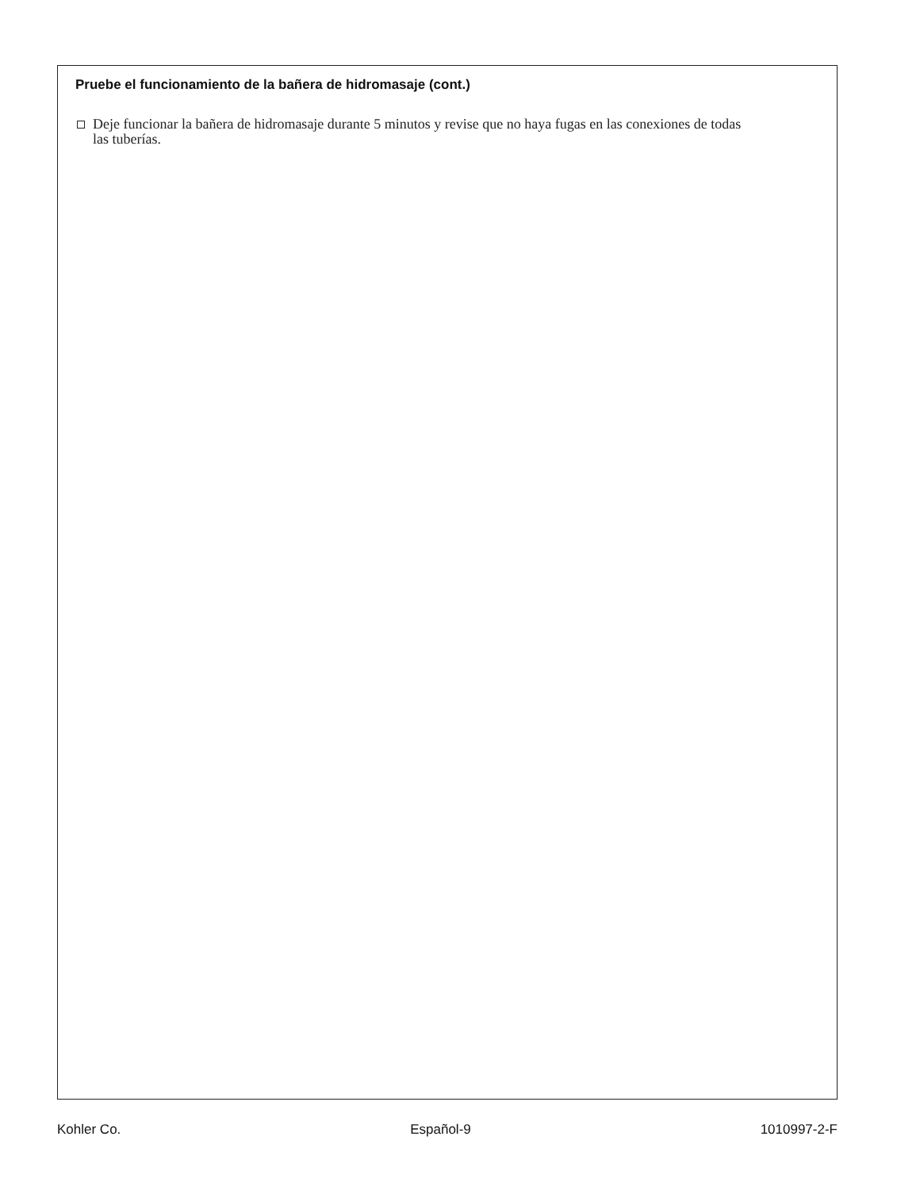Pruebe el funcionamiento de la bañera de hidromasaje (cont.)
Deje funcionar la bañera de hidromasaje durante 5 minutos y revise que no haya fugas en las conexiones de todas las tuberías.
Kohler Co. Español-9 1010997-2-F